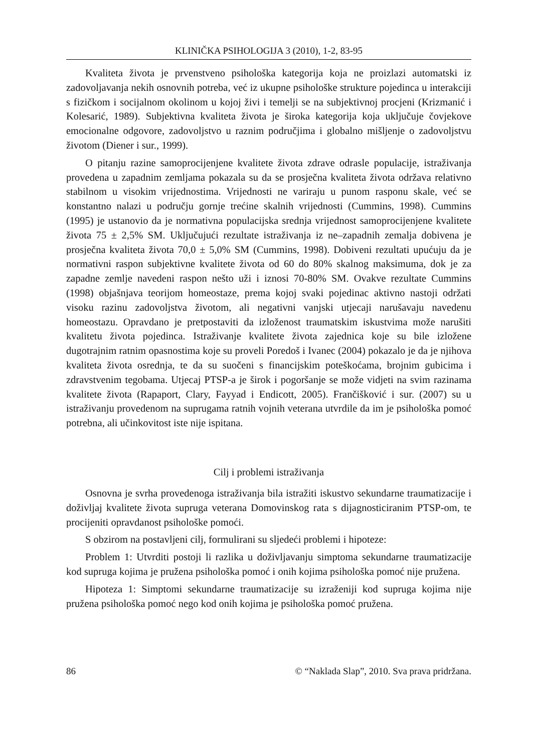KLINIČKA PSIHOLOGIJA 3 (2010), 1-2, 83-95
Kvaliteta života je prvenstveno psihološka kategorija koja ne proizlazi automatski iz zadovoljavanja nekih osnovnih potreba, već iz ukupne psihološke strukture pojedinca u interakciji s fizičkom i socijalnom okolinom u kojoj živi i temelji se na subjektivnoj procjeni (Krizmanić i Kolesarić, 1989). Subjektivna kvaliteta života je široka kategorija koja uključuje čovjekove emocionalne odgovore, zadovoljstvo u raznim područjima i globalno mišljenje o zadovoljstvu životom (Diener i sur., 1999).
O pitanju razine samoprocijenjene kvalitete života zdrave odrasle populacije, istraživanja provedena u zapadnim zemljama pokazala su da se prosječna kvaliteta života održava relativno stabilnom u visokim vrijednostima. Vrijednosti ne variraju u punom rasponu skale, već se konstantno nalazi u području gornje trećine skalnih vrijednosti (Cummins, 1998). Cummins (1995) je ustanovio da je normativna populacijska srednja vrijednost samoprocijenjene kvalitete života 75 ± 2,5% SM. Uključujući rezultate istraživanja iz ne–zapadnih zemalja dobivena je prosječna kvaliteta života 70,0 ± 5,0% SM (Cummins, 1998). Dobiveni rezultati upućuju da je normativni raspon subjektivne kvalitete života od 60 do 80% skalnog maksimuma, dok je za zapadne zemlje navedeni raspon nešto uži i iznosi 70-80% SM. Ovakve rezultate Cummins (1998) objašnjava teorijom homeostaze, prema kojoj svaki pojedinac aktivno nastoji održati visoku razinu zadovoljstva životom, ali negativni vanjski utjecaji narušavaju navedenu homeostazu. Opravdano je pretpostaviti da izloženost traumatskim iskustvima može narušiti kvalitetu života pojedinca. Istraživanje kvalitete života zajednica koje su bile izložene dugotrajnim ratnim opasnostima koje su proveli Poredoš i Ivanec (2004) pokazalo je da je njihova kvaliteta života osrednja, te da su suočeni s financijskim poteškoćama, brojnim gubicima i zdravstvenim tegobama. Utjecaj PTSP-a je širok i pogoršanje se može vidjeti na svim razinama kvalitete života (Rapaport, Clary, Fayyad i Endicott, 2005). Frančišković i sur. (2007) su u istraživanju provedenom na suprugama ratnih vojnih veterana utvrdile da im je psihološka pomoć potrebna, ali učinkovitost iste nije ispitana.
Cilj i problemi istraživanja
Osnovna je svrha provedenoga istraživanja bila istražiti iskustvo sekundarne traumatizacije i doživljaj kvalitete života supruga veterana Domovinskog rata s dijagnosticiranim PTSP-om, te procijeniti opravdanost psihološke pomoći.
S obzirom na postavljeni cilj, formulirani su sljedeći problemi i hipoteze:
Problem 1: Utvrditi postoji li razlika u doživljavanju simptoma sekundarne traumatizacije kod supruga kojima je pružena psihološka pomoć i onih kojima psihološka pomoć nije pružena.
Hipoteza 1: Simptomi sekundarne traumatizacije su izraženiji kod supruga kojima nije pružena psihološka pomoć nego kod onih kojima je psihološka pomoć pružena.
86 © “Naklada Slap”, 2010. Sva prava pridržana.